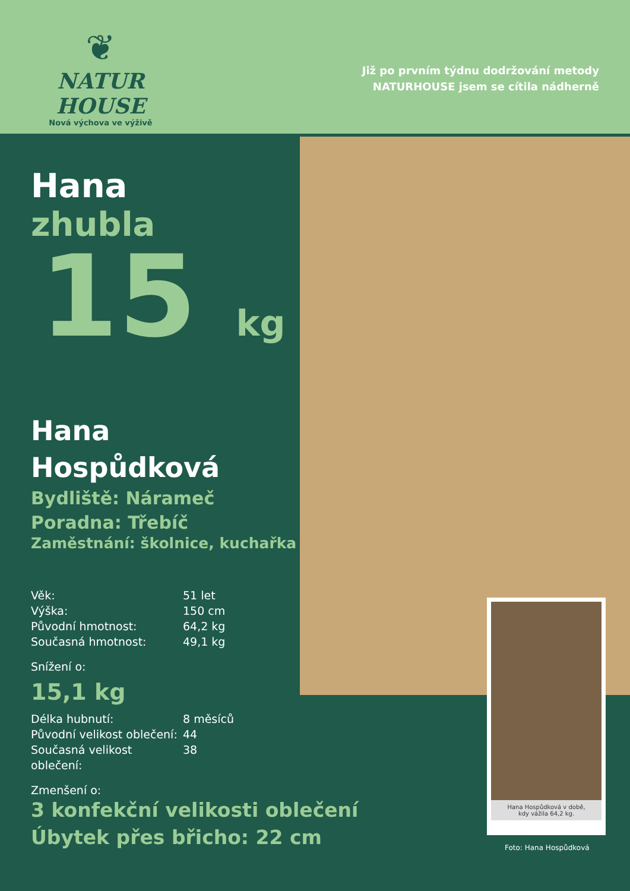❦
NATUR HOUSE
Nová výchova ve výživě
Již po prvním týdnu dodržování metody
NATURHOUSE jsem se cítila nádherně
Hana
zhubla
15 kg
Hana
Hospůdková
Bydliště: Nárameč
Poradna: Třebíč
Zaměstnání: školnice, kuchařka
Věk: 51 let
Výška: 150 cm
Původní hmotnost: 64,2 kg
Současná hmotnost: 49,1 kg
Snížení o:
15,1 kg
Délka hubnutí: 8 měsíců
Původní velikost oblečení: 44
Současná velikost oblečení: 38
Zmenšení o:
3 konfekční velikosti oblečení
Úbytek přes břicho: 22 cm
Hana Hospůdková v době,
kdy vážila 64,2 kg.
Foto: Hana Hospůdková